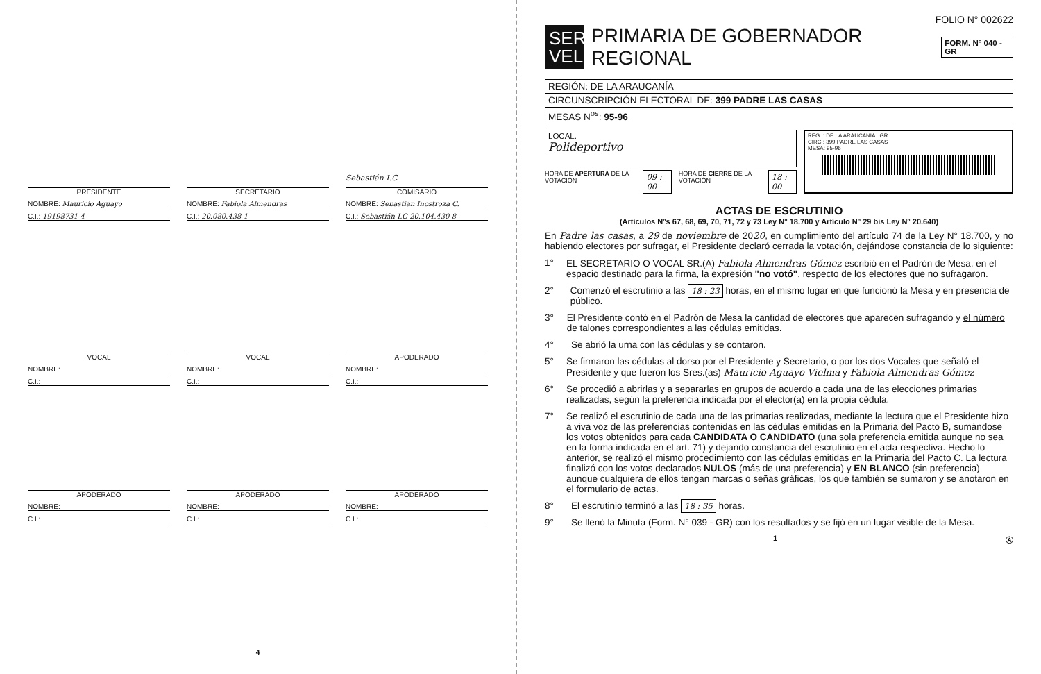PRESIDENTE
NOMBRE: Mauricio Aguayo
C.I.: 19198731-4
SECRETARIO
NOMBRE: Fabiola Almendras
C.I.: 20.080.438-1
Sebastián I.C
COMISARIO
NOMBRE: Sebastián Inostroza C.
C.I.: Sebastián I.C 20.104.430-8
VOCAL
NOMBRE:
C.I.:
VOCAL
NOMBRE:
C.I.:
APODERADO
NOMBRE:
C.I.:
APODERADO
NOMBRE:
C.I.:
APODERADO
NOMBRE:
C.I.:
APODERADO
NOMBRE:
C.I.:
4
FOLIO N° 002622
SER VEL
PRIMARIA DE GOBERNADOR REGIONAL
FORM. N° 040 - GR
REGIÓN: DE LA ARAUCANÍA
CIRCUNSCRIPCIÓN ELECTORAL DE: 399 PADRE LAS CASAS
MESAS N<sup>os</sup>: 95-96
LOCAL:
Polideportivo
HORA DE APERTURA DE LA VOTACIÓN 09 : 00 HORA DE CIERRE DE LA VOTACIÓN 18 : 00
REG..: DE LA ARAUCANIA GR
CIRC.: 399 PADRE LAS CASAS
MESA: 95-96
ACTAS DE ESCRUTINIO
(Artículos N°s 67, 68, 69, 70, 71, 72 y 73 Ley N° 18.700 y Artículo N° 29 bis Ley N° 20.640)
En Padre las casas, a 29 de noviembre de 2020, en cumplimiento del artículo 74 de la Ley N° 18.700, y no habiendo electores por sufragar, el Presidente declaró cerrada la votación, dejándose constancia de lo siguiente:
1° EL SECRETARIO O VOCAL SR.(A) Fabiola Almendras Gómez escribió en el Padrón de Mesa, en el espacio destinado para la firma, la expresión "no votó", respecto de los electores que no sufragaron.
2° Comenzó el escrutinio a las 18 : 23 horas, en el mismo lugar en que funcionó la Mesa y en presencia de público.
3° El Presidente contó en el Padrón de Mesa la cantidad de electores que aparecen sufragando y el número de talones correspondientes a las cédulas emitidas.
4° Se abrió la urna con las cédulas y se contaron.
5° Se firmaron las cédulas al dorso por el Presidente y Secretario, o por los dos Vocales que señaló el Presidente y que fueron los Sres.(as) Mauricio Aguayo Vielma y Fabiola Almendras Gómez
6° Se procedió a abrirlas y a separarlas en grupos de acuerdo a cada una de las elecciones primarias realizadas, según la preferencia indicada por el elector(a) en la propia cédula.
7° Se realizó el escrutinio de cada una de las primarias realizadas, mediante la lectura que el Presidente hizo a viva voz de las preferencias contenidas en las cédulas emitidas en la Primaria del Pacto B, sumándose los votos obtenidos para cada CANDIDATA O CANDIDATO (una sola preferencia emitida aunque no sea en la forma indicada en el art. 71) y dejando constancia del escrutinio en el acta respectiva. Hecho lo anterior, se realizó el mismo procedimiento con las cédulas emitidas en la Primaria del Pacto C. La lectura finalizó con los votos declarados NULOS (más de una preferencia) y EN BLANCO (sin preferencia) aunque cualquiera de ellos tengan marcas o señas gráficas, los que también se sumaron y se anotaron en el formulario de actas.
8° El escrutinio terminó a las 18 : 35 horas.
9° Se llenó la Minuta (Form. N° 039 - GR) con los resultados y se fijó en un lugar visible de la Mesa.
1 Ⓐ